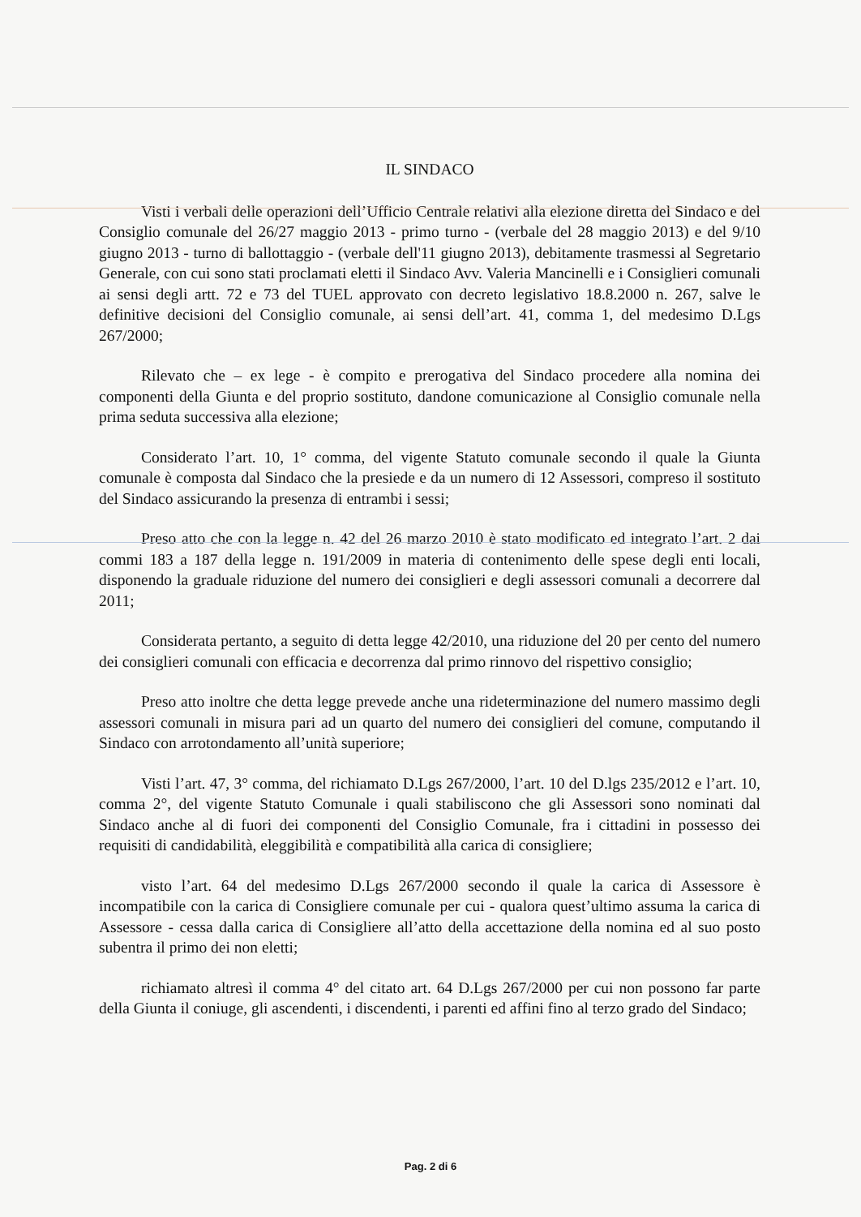IL SINDACO
Visti i verbali delle operazioni dell’Ufficio Centrale relativi alla elezione diretta del Sindaco e del Consiglio comunale del 26/27 maggio 2013 - primo turno - (verbale del 28 maggio 2013) e del 9/10 giugno 2013 - turno di ballottaggio - (verbale dell'11 giugno 2013), debitamente trasmessi al Segretario Generale, con cui sono stati proclamati eletti il Sindaco Avv. Valeria Mancinelli e i Consiglieri comunali ai sensi degli artt. 72 e 73 del TUEL approvato con decreto legislativo 18.8.2000 n. 267, salve le definitive decisioni del Consiglio comunale, ai sensi dell’art. 41, comma 1, del medesimo D.Lgs 267/2000;
Rilevato che – ex lege - è compito e prerogativa del Sindaco procedere alla nomina dei componenti della Giunta e del proprio sostituto, dandone comunicazione al Consiglio comunale nella prima seduta successiva alla elezione;
Considerato l’art. 10, 1° comma, del vigente Statuto comunale secondo il quale la Giunta comunale è composta dal Sindaco che la presiede e da un numero di 12 Assessori, compreso il sostituto del Sindaco assicurando la presenza di entrambi i sessi;
Preso atto che con la legge n. 42 del 26 marzo 2010 è stato modificato ed integrato l’art. 2 dai commi 183 a 187 della legge n. 191/2009 in materia di contenimento delle spese degli enti locali, disponendo la graduale riduzione del numero dei consiglieri e degli assessori comunali a decorrere dal 2011;
Considerata pertanto, a seguito di detta legge 42/2010, una riduzione del 20 per cento del numero dei consiglieri comunali con efficacia e decorrenza dal primo rinnovo del rispettivo consiglio;
Preso atto inoltre che detta legge prevede anche una rideterminazione del numero massimo degli assessori comunali in misura pari ad un quarto del numero dei consiglieri del comune, computando il Sindaco con arrotondamento all’unità superiore;
Visti l’art. 47, 3° comma, del richiamato D.Lgs 267/2000, l’art. 10 del D.lgs 235/2012 e l’art. 10, comma 2°, del vigente Statuto Comunale i quali stabiliscono che gli Assessori sono nominati dal Sindaco anche al di fuori dei componenti del Consiglio Comunale, fra i cittadini in possesso dei requisiti di candidabilità, eleggibilità e compatibilità alla carica di consigliere;
visto l’art. 64 del medesimo D.Lgs 267/2000 secondo il quale la carica di Assessore è incompatibile con la carica di Consigliere comunale per cui - qualora quest’ultimo assuma la carica di Assessore - cessa dalla carica di Consigliere all’atto della accettazione della nomina ed al suo posto subentra il primo dei non eletti;
richiamato altresì il comma 4° del citato art. 64 D.Lgs 267/2000 per cui non possono far parte della Giunta il coniuge, gli ascendenti, i discendenti, i parenti ed affini fino al terzo grado del Sindaco;
Pag. 2 di 6